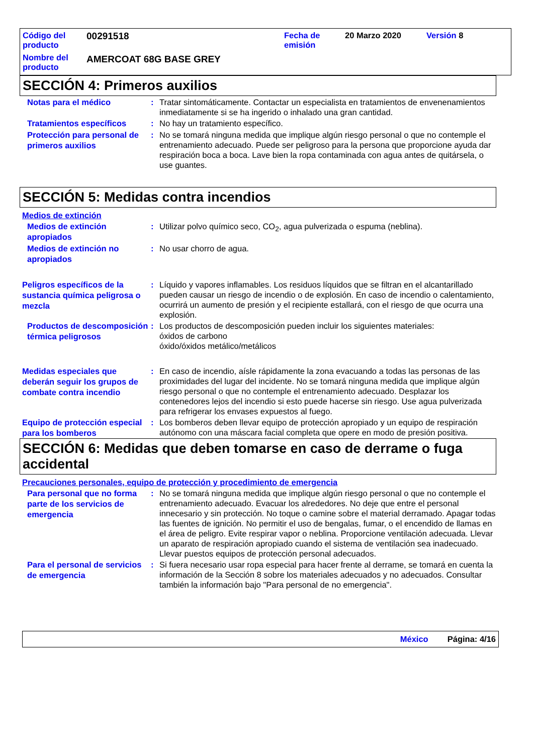Código del producto
00291518
Fecha de emisión
20 Marzo 2020
Versión 8
Nombre del producto
AMERCOAT 68G BASE GREY
SECCIÓN 4: Primeros auxilios
Notas para el médico
:
Tratar sintomáticamente. Contactar un especialista en tratamientos de envenenamientos inmediatamente si se ha ingerido o inhalado una gran cantidad.
Tratamientos específicos
:
No hay un tratamiento específico.
Protección para personal de primeros auxilios
:
No se tomará ninguna medida que implique algún riesgo personal o que no contemple el entrenamiento adecuado. Puede ser peligroso para la persona que proporcione ayuda dar respiración boca a boca. Lave bien la ropa contaminada con agua antes de quitársela, o use guantes.
SECCIÓN 5: Medidas contra incendios
Medios de extinción
Medios de extinción apropiados
:
Utilizar polvo químico seco, CO<sub>2</sub>, agua pulverizada o espuma (neblina).
Medios de extinción no apropiados
:
No usar chorro de agua.
Peligros específicos de la sustancia química peligrosa o mezcla
:
Líquido y vapores inflamables. Los residuos líquidos que se filtran en el alcantarillado pueden causar un riesgo de incendio o de explosión. En caso de incendio o calentamiento, ocurrirá un aumento de presión y el recipiente estallará, con el riesgo de que ocurra una explosión.
Productos de descomposición térmica peligrosos
:
Los productos de descomposición pueden incluir los siguientes materiales:
óxidos de carbono
óxido/óxidos metálico/metálicos
Medidas especiales que deberán seguir los grupos de combate contra incendio
:
En caso de incendio, aísle rápidamente la zona evacuando a todas las personas de las proximidades del lugar del incidente. No se tomará ninguna medida que implique algún riesgo personal o que no contemple el entrenamiento adecuado. Desplazar los contenedores lejos del incendio si esto puede hacerse sin riesgo. Use agua pulverizada para refrigerar los envases expuestos al fuego.
Equipo de protección especial para los bomberos
:
Los bomberos deben llevar equipo de protección apropiado y un equipo de respiración autónomo con una máscara facial completa que opere en modo de presión positiva.
SECCIÓN 6: Medidas que deben tomarse en caso de derrame o fuga accidental
Precauciones personales, equipo de protección y procedimiento de emergencia
Para personal que no forma parte de los servicios de emergencia
:
No se tomará ninguna medida que implique algún riesgo personal o que no contemple el entrenamiento adecuado. Evacuar los alrededores. No deje que entre el personal innecesario y sin protección. No toque o camine sobre el material derramado. Apagar todas las fuentes de ignición. No permitir el uso de bengalas, fumar, o el encendido de llamas en el área de peligro. Evite respirar vapor o neblina. Proporcione ventilación adecuada. Llevar un aparato de respiración apropiado cuando el sistema de ventilación sea inadecuado. Llevar puestos equipos de protección personal adecuados.
Para el personal de servicios de emergencia
:
Si fuera necesario usar ropa especial para hacer frente al derrame, se tomará en cuenta la información de la Sección 8 sobre los materiales adecuados y no adecuados. Consultar también la información bajo "Para personal de no emergencia".
México Página: 4/16